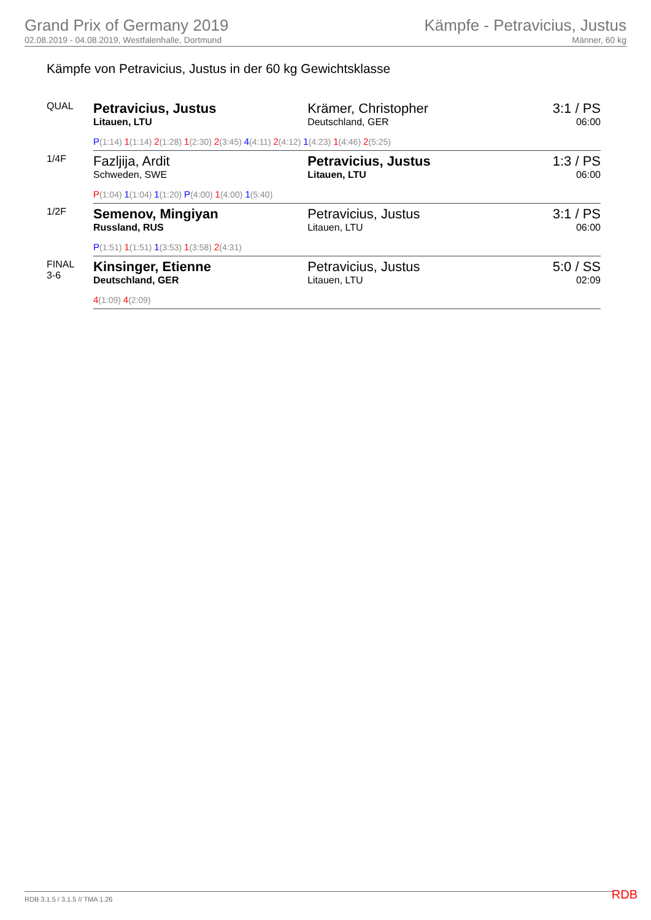Grand Prix of Germany 2019
02.08.2019 - 04.08.2019, Westfalenhalle, Dortmund
Kämpfe - Petravicius, Justus
Männer, 60 kg
Kämpfe von Petravicius, Justus in der 60 kg Gewichtsklasse
| QUAL | Petravicius, Justus Litauen, LTU | Krämer, Christopher Deutschland, GER | 3:1 / PS 06:00 |
| | P (1:14) 1 (1:14) 2 (1:28) 1 (2:30) 2 (3:45) 4 (4:11) 2 (4:12) 1 (4:23) 1 (4:46) 2 (5:25) | | |
| 1/4F | Fazljija, Ardit Schweden, SWE | Petravicius, Justus Litauen, LTU | 1:3 / PS 06:00 |
| | P (1:04) 1 (1:04) 1 (1:20) P (4:00) 1 (4:00) 1 (5:40) | | |
| 1/2F | Semenov, Mingiyan Russland, RUS | Petravicius, Justus Litauen, LTU | 3:1 / PS 06:00 |
| | P (1:51) 1 (1:51) 1 (3:53) 1 (3:58) 2 (4:31) | | |
| FINAL 3-6 | Kinsinger, Etienne Deutschland, GER | Petravicius, Justus Litauen, LTU | 5:0 / SS 02:09 |
| | 4 (1:09) 4 (2:09) | | |
RDB 3.1.5 / 3.1.5 // TMA 1.26 RDB